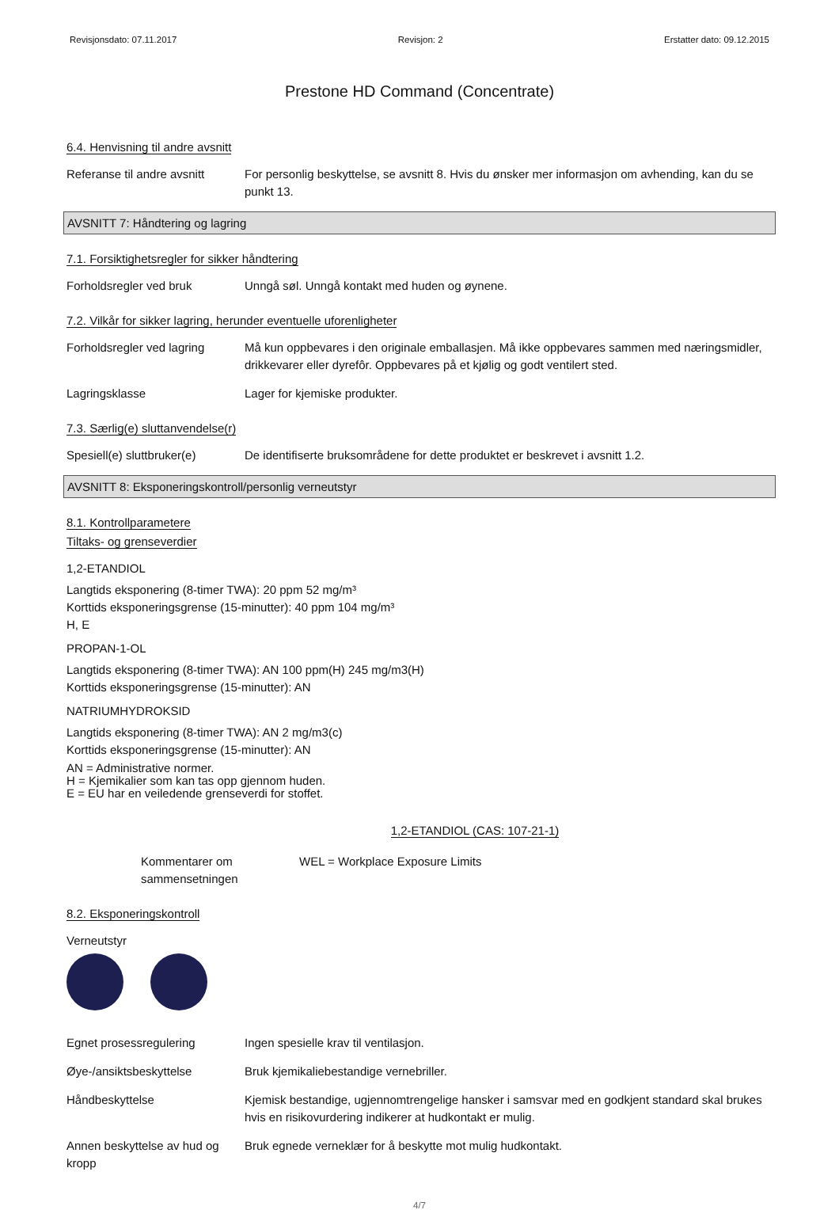Revisjonsdato: 07.11.2017 Revisjon: 2 Erstatter dato: 09.12.2015
Prestone HD Command (Concentrate)
6.4. Henvisning til andre avsnitt
Referanse til andre avsnitt
For personlig beskyttelse, se avsnitt 8. Hvis du ønsker mer informasjon om avhending, kan du se punkt 13.
AVSNITT 7: Håndtering og lagring
7.1. Forsiktighetsregler for sikker håndtering
Forholdsregler ved bruk Unngå søl. Unngå kontakt med huden og øynene.
7.2. Vilkår for sikker lagring, herunder eventuelle uforenligheter
Forholdsregler ved lagring
Må kun oppbevares i den originale emballasjen. Må ikke oppbevares sammen med næringsmidler, drikkevarer eller dyrefôr. Oppbevares på et kjølig og godt ventilert sted.
Lagringsklasse Lager for kjemiske produkter.
7.3. Særlig(e) sluttanvendelse(r)
Spesiell(e) sluttbruker(e)
De identifiserte bruksområdene for dette produktet er beskrevet i avsnitt 1.2.
AVSNITT 8: Eksponeringskontroll/personlig verneutstyr
8.1. Kontrollparametere
Tiltaks- og grenseverdier
1,2-ETANDIOL
Langtids eksponering (8-timer TWA): 20 ppm 52 mg/m³
Korttids eksponeringsgrense (15-minutter): 40 ppm 104 mg/m³
H, E
PROPAN-1-OL
Langtids eksponering (8-timer TWA): AN 100 ppm(H) 245 mg/m3(H)
Korttids eksponeringsgrense (15-minutter): AN
NATRIUMHYDROKSID
Langtids eksponering (8-timer TWA): AN 2 mg/m3(c)
Korttids eksponeringsgrense (15-minutter): AN
AN = Administrative normer.
H = Kjemikalier som kan tas opp gjennom huden.
E = EU har en veiledende grenseverdi for stoffet.
1,2-ETANDIOL (CAS: 107-21-1)
Kommentarer om sammensetningen
WEL = Workplace Exposure Limits
8.2. Eksponeringskontroll
Verneutstyr
Egnet prosessregulering Ingen spesielle krav til ventilasjon.
Øye-/ansiktsbeskyttelse Bruk kjemikaliebestandige vernebriller.
Håndbeskyttelse Kjemisk bestandige, ugjennomtrengelige hansker i samsvar med en godkjent standard skal brukes hvis en risikovurdering indikerer at hudkontakt er mulig.
Annen beskyttelse av hud og kropp
Bruk egnede verneklær for å beskytte mot mulig hudkontakt.
4/7